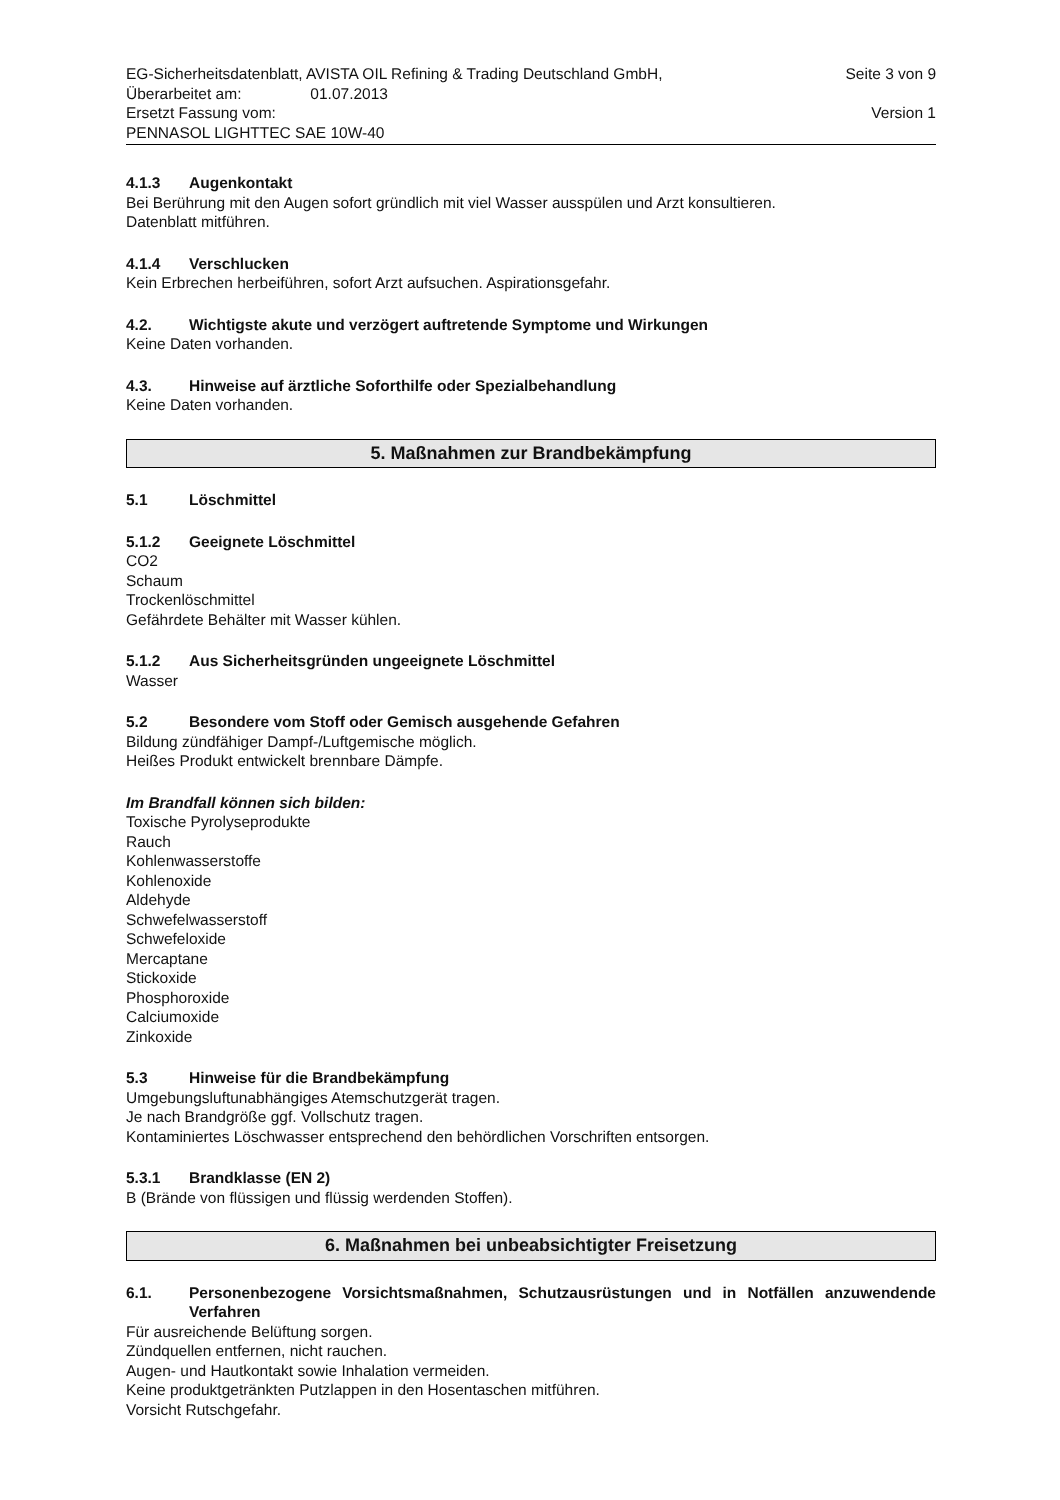EG-Sicherheitsdatenblatt, AVISTA OIL Refining & Trading Deutschland GmbH, Seite 3 von 9
Überarbeitet am: 01.07.2013
Ersetzt Fassung vom: Version 1
PENNASOL LIGHTTEC SAE 10W-40
4.1.3 Augenkontakt
Bei Berührung mit den Augen sofort gründlich mit viel Wasser ausspülen und Arzt konsultieren.
Datenblatt mitführen.
4.1.4 Verschlucken
Kein Erbrechen herbeiführen, sofort Arzt aufsuchen. Aspirationsgefahr.
4.2. Wichtigste akute und verzögert auftretende Symptome und Wirkungen
Keine Daten vorhanden.
4.3. Hinweise auf ärztliche Soforthilfe oder Spezialbehandlung
Keine Daten vorhanden.
5. Maßnahmen zur Brandbekämpfung
5.1 Löschmittel
5.1.2 Geeignete Löschmittel
CO2
Schaum
Trockenlöschmittel
Gefährdete Behälter mit Wasser kühlen.
5.1.2 Aus Sicherheitsgründen ungeeignete Löschmittel
Wasser
5.2 Besondere vom Stoff oder Gemisch ausgehende Gefahren
Bildung zündfähiger Dampf-/Luftgemische möglich.
Heißes Produkt entwickelt brennbare Dämpfe.
Im Brandfall können sich bilden:
Toxische Pyrolyseprodukte
Rauch
Kohlenwasserstoffe
Kohlenoxide
Aldehyde
Schwefelwasserstoff
Schwefeloxide
Mercaptane
Stickoxide
Phosphoroxide
Calciumoxide
Zinkoxide
5.3 Hinweise für die Brandbekämpfung
Umgebungsluftunabhängiges Atemschutzgerät tragen.
Je nach Brandgröße ggf. Vollschutz tragen.
Kontaminiertes Löschwasser entsprechend den behördlichen Vorschriften entsorgen.
5.3.1 Brandklasse (EN 2)
B (Brände von flüssigen und flüssig werdenden Stoffen).
6. Maßnahmen bei unbeabsichtigter Freisetzung
6.1. Personenbezogene Vorsichtsmaßnahmen, Schutzausrüstungen und in Notfällen anzuwendende Verfahren
Für ausreichende Belüftung sorgen.
Zündquellen entfernen, nicht rauchen.
Augen- und Hautkontakt sowie Inhalation vermeiden.
Keine produktgetränkten Putzlappen in den Hosentaschen mitführen.
Vorsicht Rutschgefahr.